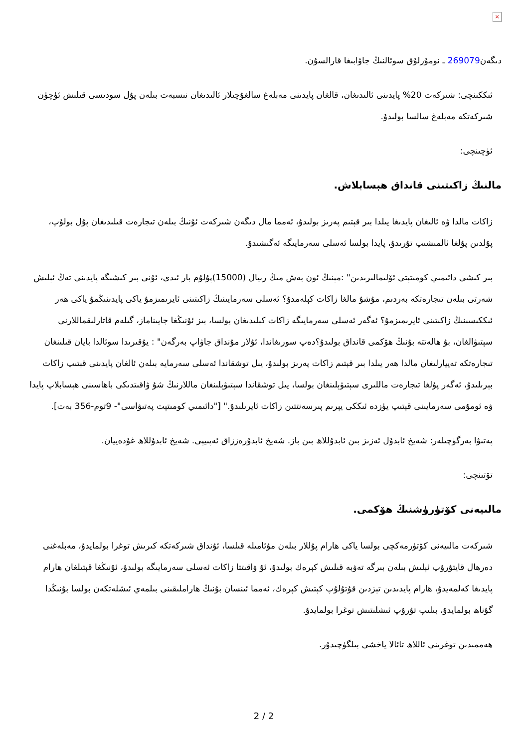×
دىگەن269079 ـ نومۇرلۇق سوئالنىڭ جاۋابىغا قارالسۇن.
ئىككىنچى: شىركەت 20% پايدىنى ئالىدىغان، قالغان پايدىنى مەبلەغ سالغۇچىلار ئالىدىغان نىسبەت بىلەن پۇل سودىسى قىلىش ئۈچۈن شىركەتكە مەبلەغ سالسا بولىدۇ.
ئۈچىنچى:
مالنىڭ زاكىتىنى قانداق ھېسابلاش.
زاكات مالدا ۋە ئالىغان پايدىغا يىلدا بىر قېتىم پەرىز بولىدۇ، ئەمما مال دىگەن شىركەت ئۇنىڭ بىلەن تىجارەت قىلىدىغان پۇل بولۇپ، پۇلدىن پۇلغا ئالمىشىپ تۇرىدۇ، پايدا بولسا ئەسلى سەرمايىگە ئەگىشىدۇ.
بىر كىشى دائىمىي كومىتېتى ئۆلىمالىرىدىن" :مېنىڭ ئون بەش مىڭ رىيال (15000)پۇلۇم بار ئىدى، ئۇنى بىر كىشىگە پايدىنى تەڭ ئېلىش شەرتى بىلەن تىجارەتكە بەردىم، مۇشۇ مالغا زاكات كېلەمدۇ؟ ئەسلى سەرمايىنىڭ زاكىتىنى ئايرىمىزمۇ ياكى پايدىنىڭمۇ ياكى ھەر ئىككىسىنىڭ زاكىتىنى ئايرىمىزمۇ؟ ئەگەر ئەسلى سەرمايىگە زاكات كېلىدىغان بولسا، بىز ئۇنىڭغا جايىناماز، گىلەم قاتارلىقماللارنى سېتىۋالغان، بۇ ھالەتتە بۇنىڭ ھۆكمى قانداق بولىدۇ؟دەپ سورىغاندا، ئۇلار مۇنداق جاۋاپ بەرگەن" : يۇقىرىدا سوئالدا بايان قىلىنغان تىجارەتكە تەييارلىغان مالدا ھەر يىلدا بىر قېتىم زاكات پەرىز بولىدۇ، يىل توشقاندا ئەسلى سەرمايە بىلەن ئالغان پايدىنى قېتىپ زاكات بېرىلىدۇ، ئەگەر پۇلغا تىجارەت ماللىرى سېتىۋېلىنغان بولسا، يىل توشقاندا سېتىۋېلىنغان ماللارنىڭ شۇ ۋاقىتدىكى باھاسىنى ھېسابلاپ پايدا ۋە ئومۇمى سەرمايىنى قېتىپ يۈزدە ئىككى يېرىم پىرسەنتتىن زاكات ئايرىلىدۇ." ["دائىمىي كومىتېت پەتىۋاسى"- 9توم-356 بەت].
پەتىۋا بەرگۈچىلەر: شەيخ ئابدۇل ئەزىز بىن ئابدۇللاھ بىن باز. شەيخ ئابدۇرەززاق ئەپىيپى. شەيخ ئابدۇللاھ غۇدەييان.
تۆتىنچى:
مالىيەنى كۆتۈرۈشنىڭ ھۆكمى.
شىركەت مالىيەنى كۆتۈرمەكچى بولسا ياكى ھارام پۇللار بىلەن مۇئامىلە قىلسا، ئۇنداق شىركەتكە كىرىش توغرا بولمايدۇ، مەبلەغنى دەرھال قايتۇرۇپ ئېلىش بىلەن بىرگە تەۋبە قىلىش كېرەك بولىدۇ، ئۇ ۋاقىتتا زاكات ئەسلى سەرمايىگە بولىدۇ، ئۇنىڭغا قېتىلغان ھارام پايدىغا كەلمەيدۇ، ھارام پايدىدىن تېزدىن قۇتۇلۇپ كېتىش كېرەك، ئەمما ئىنسان بۇنىڭ ھاراملىقىنى بىلمەي ئىشلەتكەن بولسا بۇنىڭدا گۇناھ بولمايدۇ، بىلىپ تۇرۇپ ئىشلىتىش توغرا بولمايدۇ.
ھەممىدىن توغرىنى ئاللاھ تائالا ياخشى بىلگۈچىدۇر.
2 / 2